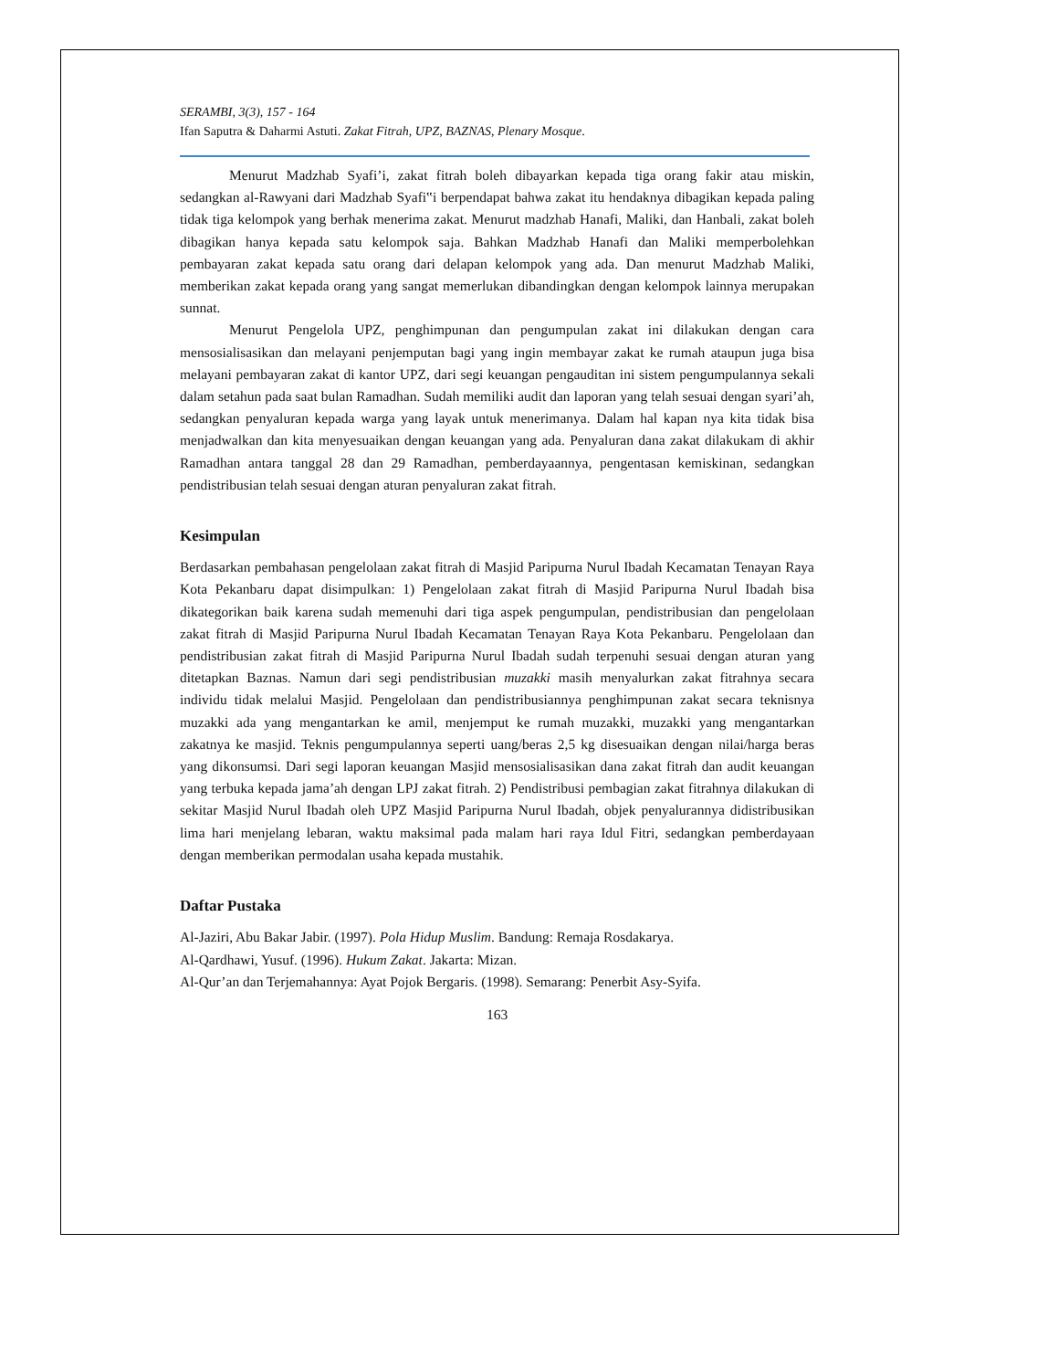SERAMBI, 3(3), 157 - 164
Ifan Saputra & Daharmi Astuti. Zakat Fitrah, UPZ, BAZNAS, Plenary Mosque.
Menurut Madzhab Syafi’i, zakat fitrah boleh dibayarkan kepada tiga orang fakir atau miskin, sedangkan al-Rawyani dari Madzhab Syafi‟i berpendapat bahwa zakat itu hendaknya dibagikan kepada paling tidak tiga kelompok yang berhak menerima zakat. Menurut madzhab Hanafi, Maliki, dan Hanbali, zakat boleh dibagikan hanya kepada satu kelompok saja. Bahkan Madzhab Hanafi dan Maliki memperbolehkan pembayaran zakat kepada satu orang dari delapan kelompok yang ada. Dan menurut Madzhab Maliki, memberikan zakat kepada orang yang sangat memerlukan dibandingkan dengan kelompok lainnya merupakan sunnat.
Menurut Pengelola UPZ, penghimpunan dan pengumpulan zakat ini dilakukan dengan cara mensosialisasikan dan melayani penjemputan bagi yang ingin membayar zakat ke rumah ataupun juga bisa melayani pembayaran zakat di kantor UPZ, dari segi keuangan pengauditan ini sistem pengumpulannya sekali dalam setahun pada saat bulan Ramadhan. Sudah memiliki audit dan laporan yang telah sesuai dengan syari’ah, sedangkan penyaluran kepada warga yang layak untuk menerimanya. Dalam hal kapan nya kita tidak bisa menjadwalkan dan kita menyesuaikan dengan keuangan yang ada. Penyaluran dana zakat dilakukam di akhir Ramadhan antara tanggal 28 dan 29 Ramadhan, pemberdayaannya, pengentasan kemiskinan, sedangkan pendistribusian telah sesuai dengan aturan penyaluran zakat fitrah.
Kesimpulan
Berdasarkan pembahasan pengelolaan zakat fitrah di Masjid Paripurna Nurul Ibadah Kecamatan Tenayan Raya Kota Pekanbaru dapat disimpulkan: 1) Pengelolaan zakat fitrah di Masjid Paripurna Nurul Ibadah bisa dikategorikan baik karena sudah memenuhi dari tiga aspek pengumpulan, pendistribusian dan pengelolaan zakat fitrah di Masjid Paripurna Nurul Ibadah Kecamatan Tenayan Raya Kota Pekanbaru. Pengelolaan dan pendistribusian zakat fitrah di Masjid Paripurna Nurul Ibadah sudah terpenuhi sesuai dengan aturan yang ditetapkan Baznas. Namun dari segi pendistribusian muzakki masih menyalurkan zakat fitrahnya secara individu tidak melalui Masjid. Pengelolaan dan pendistribusiannya penghimpunan zakat secara teknisnya muzakki ada yang mengantarkan ke amil, menjemput ke rumah muzakki, muzakki yang mengantarkan zakatnya ke masjid. Teknis pengumpulannya seperti uang/beras 2,5 kg disesuaikan dengan nilai/harga beras yang dikonsumsi. Dari segi laporan keuangan Masjid mensosialisasikan dana zakat fitrah dan audit keuangan yang terbuka kepada jama’ah dengan LPJ zakat fitrah. 2) Pendistribusi pembagian zakat fitrahnya dilakukan di sekitar Masjid Nurul Ibadah oleh UPZ Masjid Paripurna Nurul Ibadah, objek penyalurannya didistribusikan lima hari menjelang lebaran, waktu maksimal pada malam hari raya Idul Fitri, sedangkan pemberdayaan dengan memberikan permodalan usaha kepada mustahik.
Daftar Pustaka
Al-Jaziri, Abu Bakar Jabir. (1997). Pola Hidup Muslim. Bandung: Remaja Rosdakarya.
Al-Qardhawi, Yusuf. (1996). Hukum Zakat. Jakarta: Mizan.
Al-Qur’an dan Terjemahannya: Ayat Pojok Bergaris. (1998). Semarang: Penerbit Asy-Syifa.
163